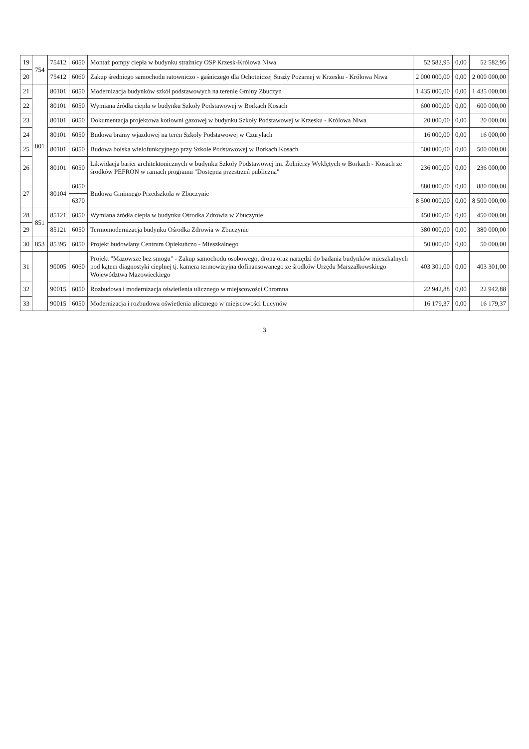| 19 | 754 | 75412 | 6050 | Montaż pompy ciepła w budynku strażnicy OSP Krzesk-Królowa Niwa | 52 582,95 | 0,00 | 52 582,95 |
| 20 | | 75412 | 6060 | Zakup średniego samochodu ratowniczo - gaśniczego dla Ochotniczej Straży Pożarnej w Krzesku - Królowa Niwa | 2 000 000,00 | 0,00 | 2 000 000,00 |
| 21 | 801 | 80101 | 6050 | Modernizacja budynków szkół podstawowych na terenie Gminy Zbuczyn | 1 435 000,00 | 0,00 | 1 435 000,00 |
| 22 | | 80101 | 6050 | Wymiana źródła ciepła w budynku Szkoły Podstawowej w Borkach Kosach | 600 000,00 | 0,00 | 600 000,00 |
| 23 | | 80101 | 6050 | Dokumentacja projektowa kotłowni gazowej w budynku Szkoły Podstawowej w Krzesku - Królowa Niwa | 20 000,00 | 0,00 | 20 000,00 |
| 24 | | 80101 | 6050 | Budowa bramy wjazdowej na teren Szkoły Podstawowej w Czuryłach | 16 000,00 | 0,00 | 16 000,00 |
| 25 | | 80101 | 6050 | Budowa boiska wielofunkcyjnego przy Szkole Podstawowej w Borkach Kosach | 500 000,00 | 0,00 | 500 000,00 |
| 26 | | 80101 | 6050 | Likwidacja barier architektonicznych w budynku Szkoły Podstawowej im. Żołnierzy Wyklętych w Borkach - Kosach ze środków PEFRON w ramach programu "Dostępna przestrzeń publiczna" | 236 000,00 | 0,00 | 236 000,00 |
| 27 | | 80104 | 6050 | Budowa Gminnego Przedszkola w Zbuczynie | 880 000,00 | 0,00 | 880 000,00 |
| | | | 6370 | | 8 500 000,00 | 0,00 | 8 500 000,00 |
| 28 | 851 | 85121 | 6050 | Wymiana źródła ciepła w budynku Ośrodka Zdrowia w Zbuczynie | 450 000,00 | 0,00 | 450 000,00 |
| 29 | | 85121 | 6050 | Termomodernizacja budynku Ośrodka Zdrowia w Zbuczynie | 380 000,00 | 0,00 | 380 000,00 |
| 30 | 853 | 85395 | 6050 | Projekt budowlany Centrum Opiekuńczo - Mieszkalnego | 50 000,00 | 0,00 | 50 000,00 |
| 31 | | 90005 | 6060 | Projekt "Mazowsze bez smogu" - Zakup samochodu osobowego, drona oraz narzędzi do badania budynków mieszkalnych pod kątem diagnostyki cieplnej tj. kamera termowizyjna dofinansowanego ze środków Urzędu Marszałkowskiego Województwa Mazowieckiego | 403 301,00 | 0,00 | 403 301,00 |
| 32 | | 90015 | 6050 | Rozbudowa i modernizacja oświetlenia ulicznego w miejscowości Chromna | 22 942,88 | 0,00 | 22 942,88 |
| 33 | | 90015 | 6050 | Modernizacja i rozbudowa oświetlenia ulicznego w miejscowości Lucynów | 16 179,37 | 0,00 | 16 179,37 |
3